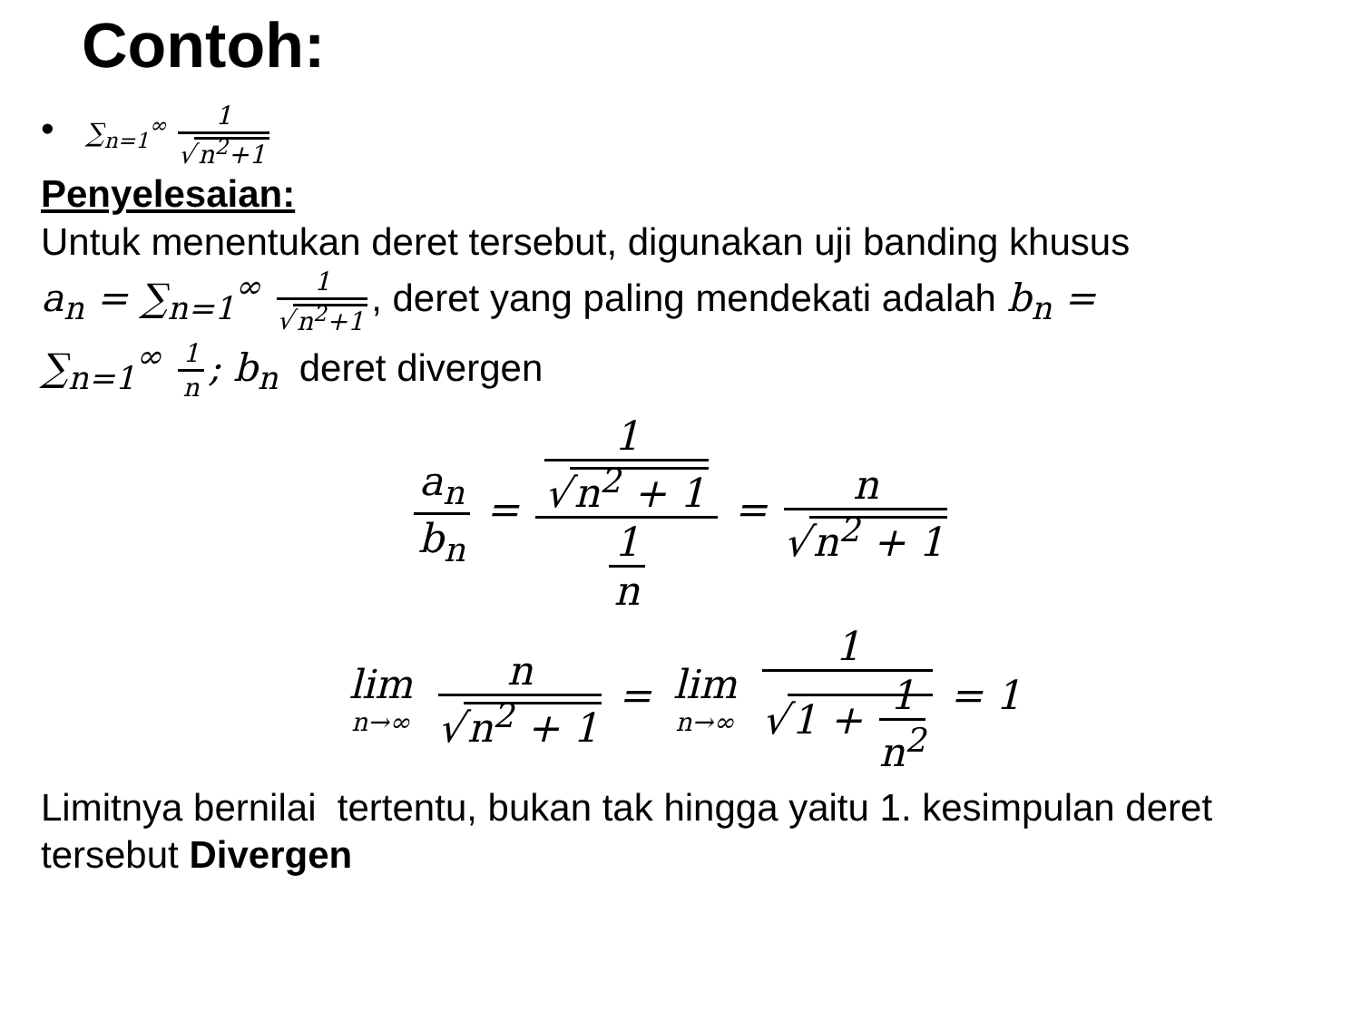Contoh:
• ∑<sub>n=1</sub><sup>∞</sup> 1 √ n<sup>2</sup>+1
Penyelesaian:
Untuk menentukan deret tersebut, digunakan uji banding khusus
a<sub>n</sub> = ∑<sub>n=1</sub><sup>∞</sup> 1 √ n<sup>2</sup>+1, deret yang paling mendekati adalah b<sub>n</sub> =
∑<sub>n=1</sub><sup>∞</sup> 1 n; b<sub>n</sub> deret divergen
a<sub>n</sub> b<sub>n</sub> = 1 √ n<sup>2</sup> + 1 1 n = n √ n<sup>2</sup> + 1
lim n→∞ n √ n<sup>2</sup> + 1 = lim n→∞ 1 √ 1 + 1 n<sup>2</sup> = 1
Limitnya bernilai tertentu, bukan tak hingga yaitu 1. kesimpulan deret tersebut Divergen